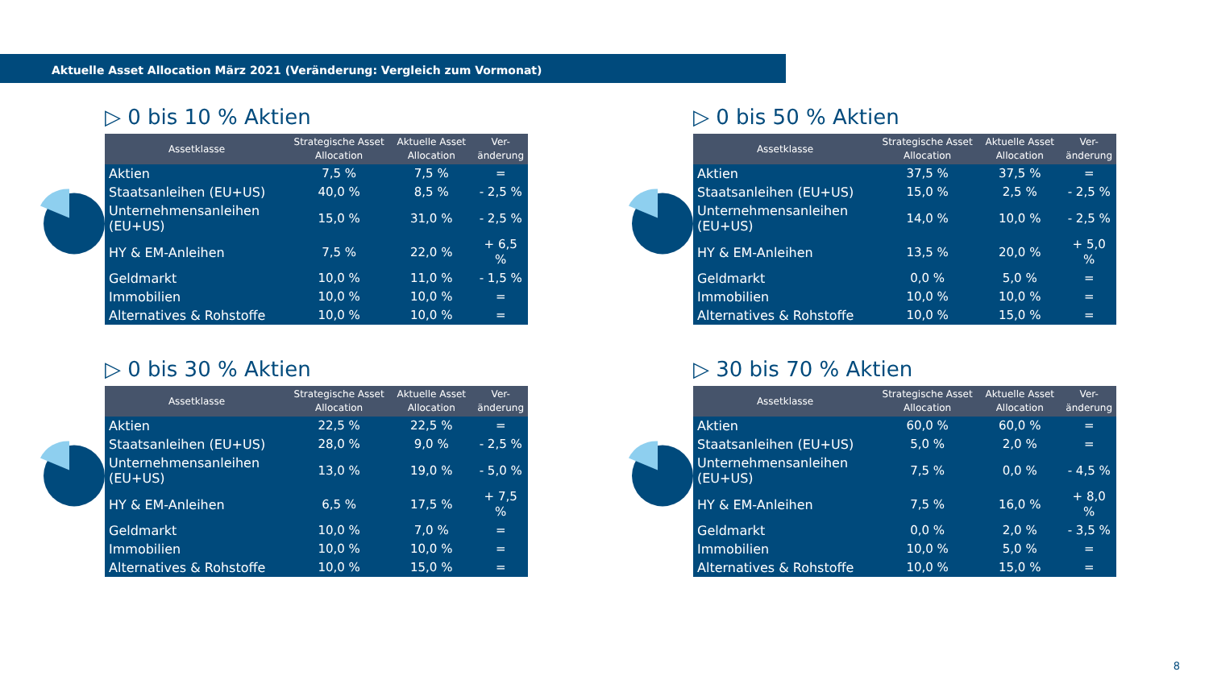Aktuelle Asset Allocation März 2021 (Veränderung: Vergleich zum Vormonat)
▷ 0 bis 10 % Aktien
| Assetklasse | Strategische Asset Allocation | Aktuelle Asset Allocation | Ver- änderung |
| --- | --- | --- | --- |
| Aktien | 7,5 % | 7,5 % | = |
| Staatsanleihen (EU+US) | 40,0 % | 8,5 % | - 2,5 % |
| Unternehmensanleihen (EU+US) | 15,0 % | 31,0 % | - 2,5 % |
| HY & EM-Anleihen | 7,5 % | 22,0 % | + 6,5 % |
| Geldmarkt | 10,0 % | 11,0 % | - 1,5 % |
| Immobilien | 10,0 % | 10,0 % | = |
| Alternatives & Rohstoffe | 10,0 % | 10,0 % | = |
▷ 0 bis 50 % Aktien
| Assetklasse | Strategische Asset Allocation | Aktuelle Asset Allocation | Ver- änderung |
| --- | --- | --- | --- |
| Aktien | 37,5 % | 37,5 % | = |
| Staatsanleihen (EU+US) | 15,0 % | 2,5 % | - 2,5 % |
| Unternehmensanleihen (EU+US) | 14,0 % | 10,0 % | - 2,5 % |
| HY & EM-Anleihen | 13,5 % | 20,0 % | + 5,0 % |
| Geldmarkt | 0,0 % | 5,0 % | = |
| Immobilien | 10,0 % | 10,0 % | = |
| Alternatives & Rohstoffe | 10,0 % | 15,0 % | = |
▷ 0 bis 30 % Aktien
| Assetklasse | Strategische Asset Allocation | Aktuelle Asset Allocation | Ver- änderung |
| --- | --- | --- | --- |
| Aktien | 22,5 % | 22,5 % | = |
| Staatsanleihen (EU+US) | 28,0 % | 9,0 % | - 2,5 % |
| Unternehmensanleihen (EU+US) | 13,0 % | 19,0 % | - 5,0 % |
| HY & EM-Anleihen | 6,5 % | 17,5 % | + 7,5 % |
| Geldmarkt | 10,0 % | 7,0 % | = |
| Immobilien | 10,0 % | 10,0 % | = |
| Alternatives & Rohstoffe | 10,0 % | 15,0 % | = |
▷ 30 bis 70 % Aktien
| Assetklasse | Strategische Asset Allocation | Aktuelle Asset Allocation | Ver- änderung |
| --- | --- | --- | --- |
| Aktien | 60,0 % | 60,0 % | = |
| Staatsanleihen (EU+US) | 5,0 % | 2,0 % | = |
| Unternehmensanleihen (EU+US) | 7,5 % | 0,0 % | - 4,5 % |
| HY & EM-Anleihen | 7,5 % | 16,0 % | + 8,0 % |
| Geldmarkt | 0,0 % | 2,0 % | - 3,5 % |
| Immobilien | 10,0 % | 5,0 % | = |
| Alternatives & Rohstoffe | 10,0 % | 15,0 % | = |
8